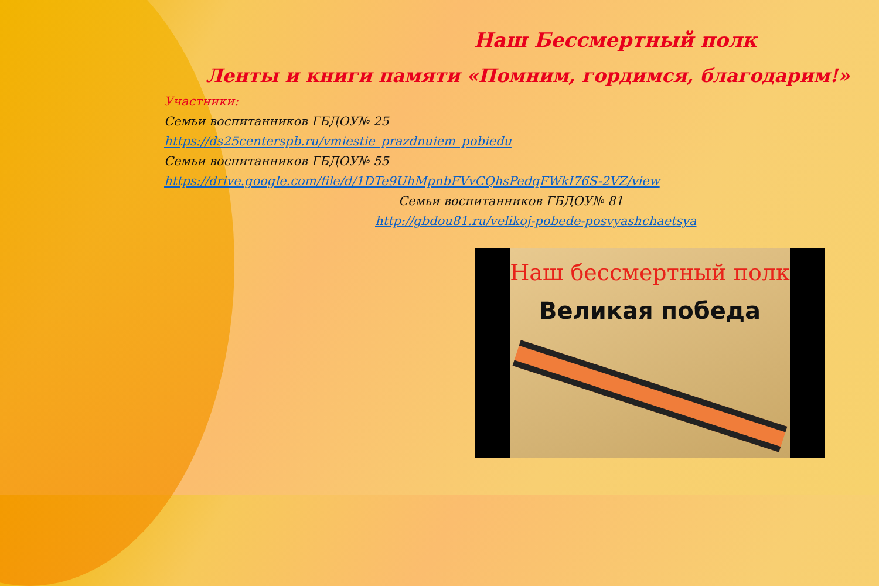Наш Бессмертный полк
Ленты и книги памяти «Помним, гордимся, благодарим!»
Участники:
Семьи воспитанников ГБДОУ№ 25
https://ds25centerspb.ru/vmiestie_prazdnuiem_pobiedu
Семьи воспитанников ГБДОУ№ 55
https://drive.google.com/file/d/1DTe9UhMpnbFVvCQhsPedqFWkI76S-2VZ/view
Семьи воспитанников ГБДОУ№ 81
http://gbdou81.ru/velikoj-pobede-posvyashchaetsya
Наш бессмертный полк
Великая победа